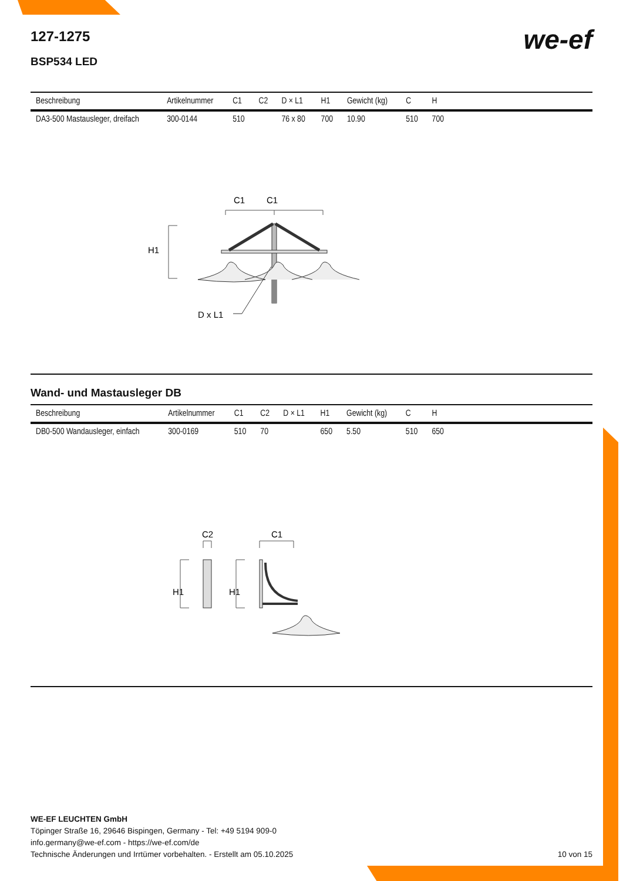we-ef
127-1275
BSP534 LED
| Beschreibung | Artikelnummer | C1 | C2 | D × L1 | H1 | Gewicht (kg) | C | H | |
| --- | --- | --- | --- | --- | --- | --- | --- | --- | --- |
| DA3-500 Mastausleger, dreifach | 300-0144 | 510 | | 76 x 80 | 700 | 10.90 | 510 | 700 | |
C1
C1
H1
D x L1
Wand- und Mastausleger DB
| Beschreibung | Artikelnummer | C1 | C2 | D × L1 | H1 | Gewicht (kg) | C | H | |
| --- | --- | --- | --- | --- | --- | --- | --- | --- | --- |
| DB0-500 Wandausleger, einfach | 300-0169 | 510 | 70 | | 650 | 5.50 | 510 | 650 | |
C2
C1
H1
H1
WE-EF LEUCHTEN GmbH
Töpinger Straße 16, 29646 Bispingen, Germany - Tel: +49 5194 909-0
info.germany@we-ef.com - https://we-ef.com/de
Technische Änderungen und Irrtümer vorbehalten. - Erstellt am 05.10.2025
10 von 15